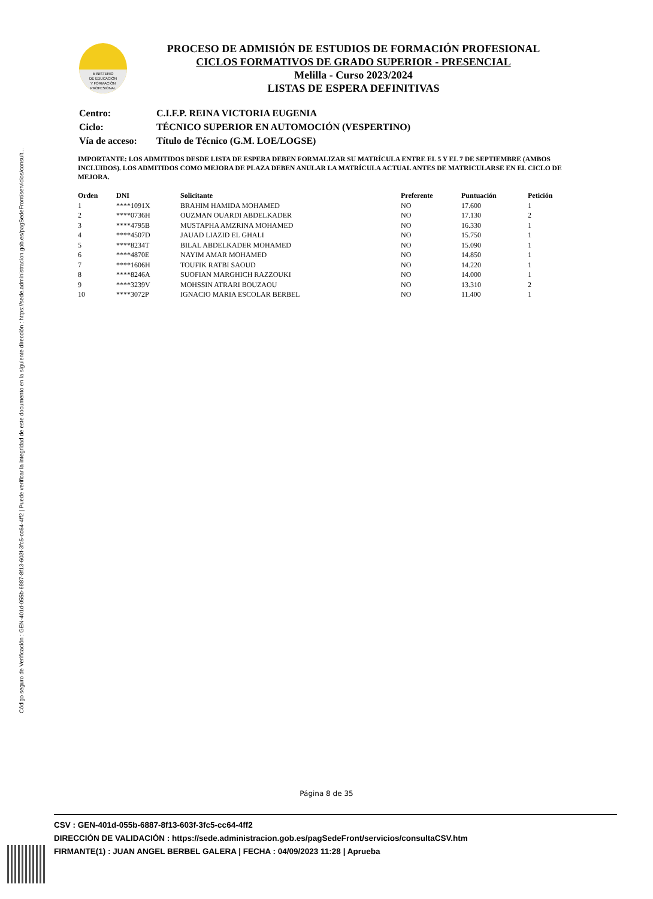Código seguro de Verificación : GEN-401d-055b-6887-8f13-603f-3fc5-cc64-4ff2 | Puede verificar la integridad de este documento en la siguiente dirección : https://sede.administracion.gob.es/pagSedeFront/servicios/consult...
MINISTERIO
DE EDUCACIÓN
Y FORMACIÓN
PROFESIONAL
PROCESO DE ADMISIÓN DE ESTUDIOS DE FORMACIÓN PROFESIONAL
CICLOS FORMATIVOS DE GRADO SUPERIOR - PRESENCIAL
Melilla - Curso 2023/2024
LISTAS DE ESPERA DEFINITIVAS
| Centro: | C.I.F.P. REINA VICTORIA EUGENIA |
| Ciclo: | TÉCNICO SUPERIOR EN AUTOMOCIÓN (VESPERTINO) |
| Vía de acceso: | Título de Técnico (G.M. LOE/LOGSE) |
IMPORTANTE: LOS ADMITIDOS DESDE LISTA DE ESPERA DEBEN FORMALIZAR SU MATRÍCULA ENTRE EL 5 Y EL 7 DE SEPTIEMBRE (AMBOS INCLUIDOS). LOS ADMITIDOS COMO MEJORA DE PLAZA DEBEN ANULAR LA MATRÍCULA ACTUAL ANTES DE MATRICULARSE EN EL CICLO DE MEJORA.
| Orden | DNI | Solicitante | Preferente | Puntuación | Petición |
| --- | --- | --- | --- | --- | --- |
| 1 | ****1091X | BRAHIM HAMIDA MOHAMED | NO | 17.600 | 1 |
| 2 | ****0736H | OUZMAN OUARDI ABDELKADER | NO | 17.130 | 2 |
| 3 | ****4795B | MUSTAPHA AMZRINA MOHAMED | NO | 16.330 | 1 |
| 4 | ****4507D | JAUAD LIAZID EL GHALI | NO | 15.750 | 1 |
| 5 | ****8234T | BILAL ABDELKADER MOHAMED | NO | 15.090 | 1 |
| 6 | ****4870E | NAYIM AMAR MOHAMED | NO | 14.850 | 1 |
| 7 | ****1606H | TOUFIK RATBI SAOUD | NO | 14.220 | 1 |
| 8 | ****8246A | SUOFIAN MARGHICH RAZZOUKI | NO | 14.000 | 1 |
| 9 | ****3239V | MOHSSIN ATRARI BOUZAOU | NO | 13.310 | 2 |
| 10 | ****3072P | IGNACIO MARIA ESCOLAR BERBEL | NO | 11.400 | 1 |
Página 8 de 35
CSV : GEN-401d-055b-6887-8f13-603f-3fc5-cc64-4ff2
DIRECCIÓN DE VALIDACIÓN : https://sede.administracion.gob.es/pagSedeFront/servicios/consultaCSV.htm
FIRMANTE(1) : JUAN ANGEL BERBEL GALERA | FECHA : 04/09/2023 11:28 | Aprueba